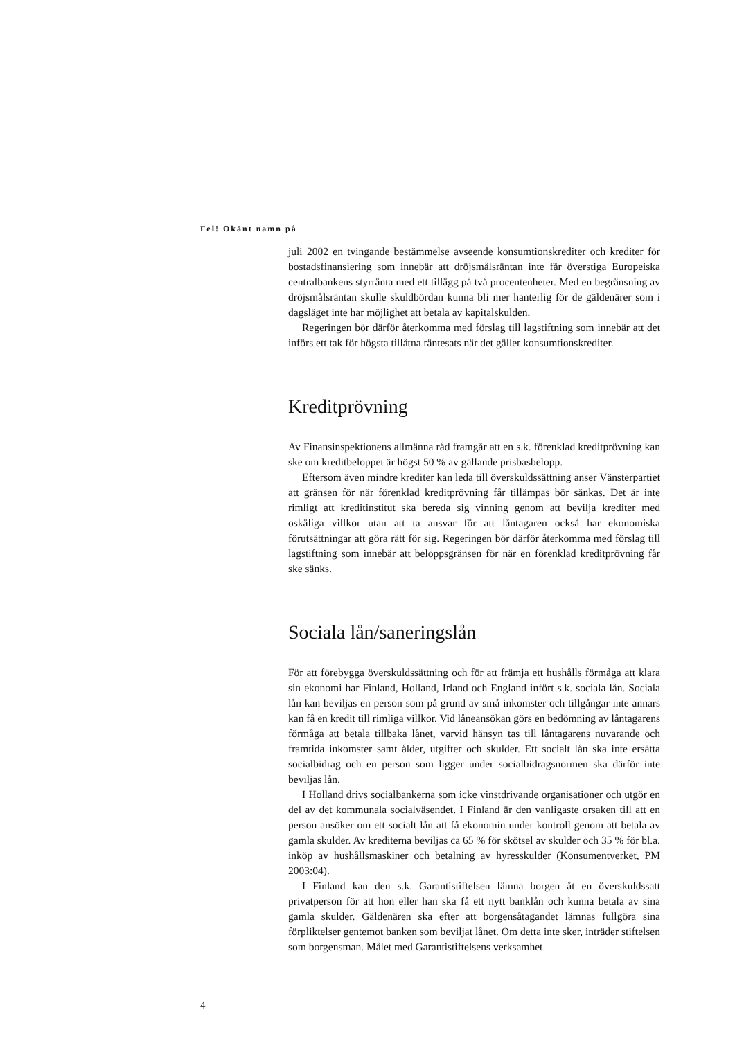Fel! Okänt namn på
juli 2002 en tvingande bestämmelse avseende konsumtionskrediter och krediter för bostadsfinansiering som innebär att dröjsmålsräntan inte får överstiga Europeiska centralbankens styrränta med ett tillägg på två procentenheter. Med en begränsning av dröjsmålsräntan skulle skuldbördan kunna bli mer hanterlig för de gäldenärer som i dagsläget inte har möjlighet att betala av kapitalskulden.
Regeringen bör därför återkomma med förslag till lagstiftning som innebär att det införs ett tak för högsta tillåtna räntesats när det gäller konsumtionskrediter.
Kreditprövning
Av Finansinspektionens allmänna råd framgår att en s.k. förenklad kreditprövning kan ske om kreditbeloppet är högst 50 % av gällande prisbasbelopp.
Eftersom även mindre krediter kan leda till överskuldssättning anser Vänsterpartiet att gränsen för när förenklad kreditprövning får tillämpas bör sänkas. Det är inte rimligt att kreditinstitut ska bereda sig vinning genom att bevilja krediter med oskäliga villkor utan att ta ansvar för att låntagaren också har ekonomiska förutsättningar att göra rätt för sig. Regeringen bör därför återkomma med förslag till lagstiftning som innebär att beloppsgränsen för när en förenklad kreditprövning får ske sänks.
Sociala lån/saneringslån
För att förebygga överskuldssättning och för att främja ett hushålls förmåga att klara sin ekonomi har Finland, Holland, Irland och England infört s.k. sociala lån. Sociala lån kan beviljas en person som på grund av små inkomster och tillgångar inte annars kan få en kredit till rimliga villkor. Vid låneansökan görs en bedömning av låntagarens förmåga att betala tillbaka lånet, varvid hänsyn tas till låntagarens nuvarande och framtida inkomster samt ålder, utgifter och skulder. Ett socialt lån ska inte ersätta socialbidrag och en person som ligger under socialbidragsnormen ska därför inte beviljas lån.
I Holland drivs socialbankerna som icke vinstdrivande organisationer och utgör en del av det kommunala socialväsendet. I Finland är den vanligaste orsaken till att en person ansöker om ett socialt lån att få ekonomin under kontroll genom att betala av gamla skulder. Av krediterna beviljas ca 65 % för skötsel av skulder och 35 % för bl.a. inköp av hushållsmaskiner och betalning av hyresskulder (Konsumentverket, PM 2003:04).
I Finland kan den s.k. Garantistiftelsen lämna borgen åt en överskuldssatt privatperson för att hon eller han ska få ett nytt banklån och kunna betala av sina gamla skulder. Gäldenären ska efter att borgensåtagandet lämnas fullgöra sina förpliktelser gentemot banken som beviljat lånet. Om detta inte sker, inträder stiftelsen som borgensman. Målet med Garantistiftelsens verksamhet
4